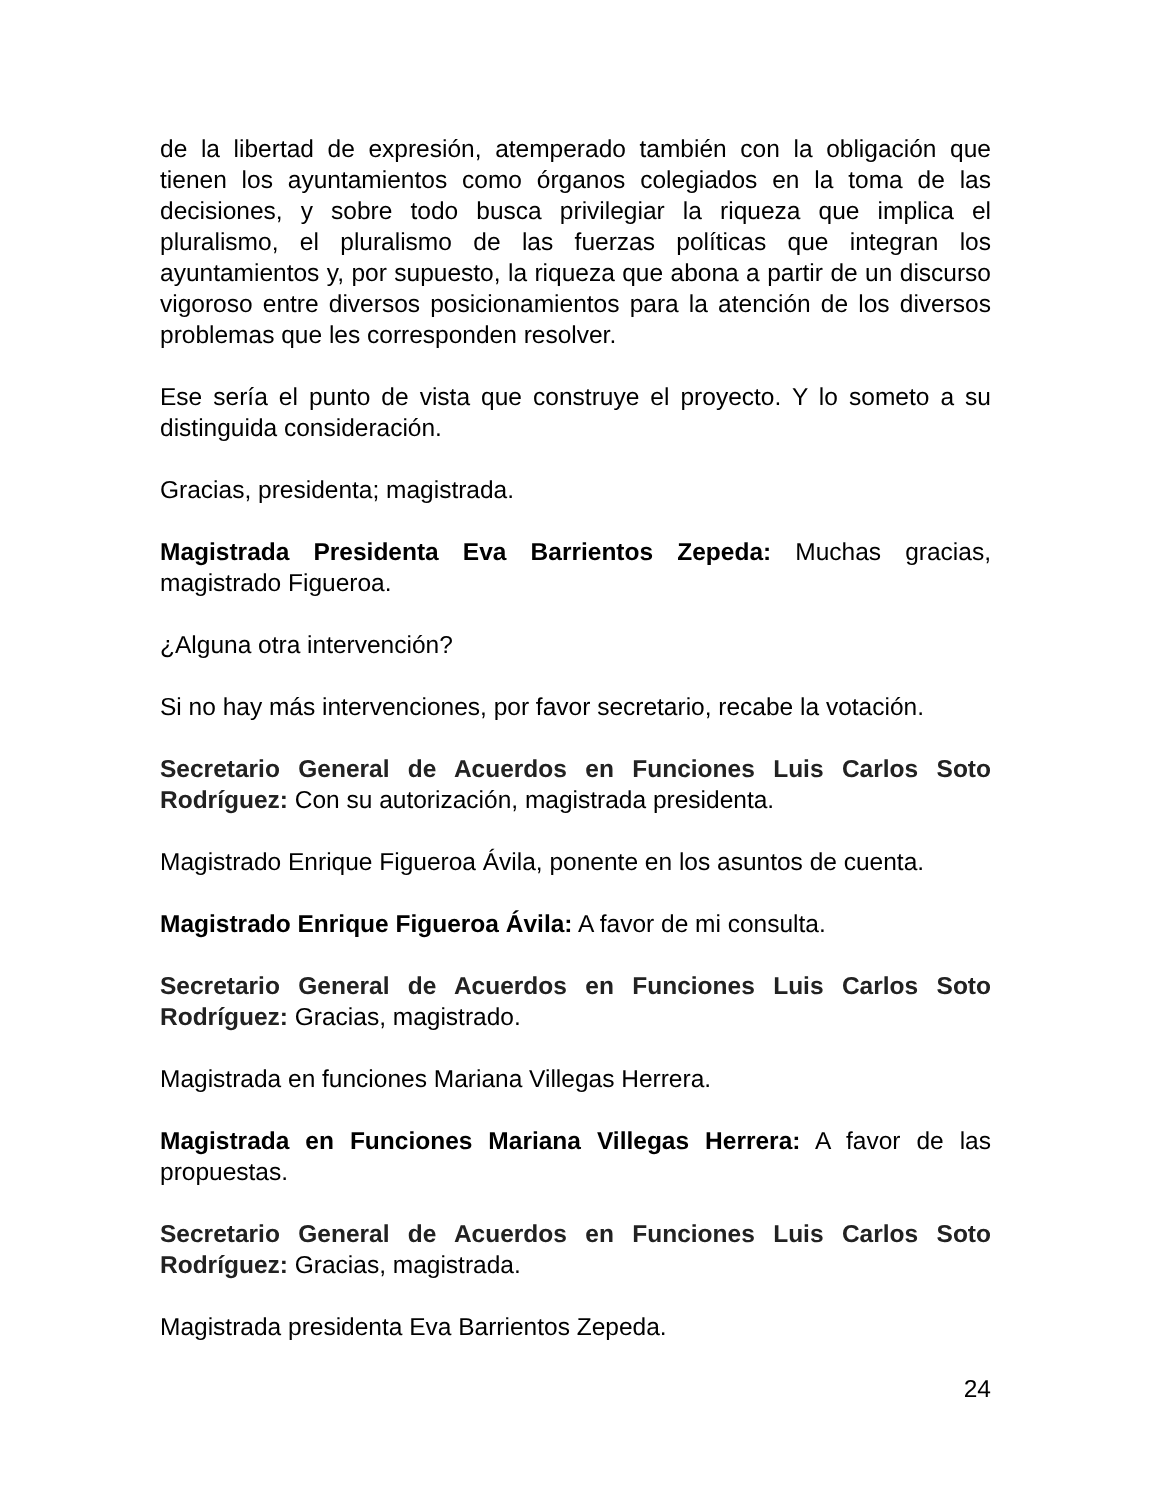de la libertad de expresión, atemperado también con la obligación que tienen los ayuntamientos como órganos colegiados en la toma de las decisiones, y sobre todo busca privilegiar la riqueza que implica el pluralismo, el pluralismo de las fuerzas políticas que integran los ayuntamientos y, por supuesto, la riqueza que abona a partir de un discurso vigoroso entre diversos posicionamientos para la atención de los diversos problemas que les corresponden resolver.
Ese sería el punto de vista que construye el proyecto. Y lo someto a su distinguida consideración.
Gracias, presidenta; magistrada.
Magistrada Presidenta Eva Barrientos Zepeda: Muchas gracias, magistrado Figueroa.
¿Alguna otra intervención?
Si no hay más intervenciones, por favor secretario, recabe la votación.
Secretario General de Acuerdos en Funciones Luis Carlos Soto Rodríguez: Con su autorización, magistrada presidenta.
Magistrado Enrique Figueroa Ávila, ponente en los asuntos de cuenta.
Magistrado Enrique Figueroa Ávila: A favor de mi consulta.
Secretario General de Acuerdos en Funciones Luis Carlos Soto Rodríguez: Gracias, magistrado.
Magistrada en funciones Mariana Villegas Herrera.
Magistrada en Funciones Mariana Villegas Herrera: A favor de las propuestas.
Secretario General de Acuerdos en Funciones Luis Carlos Soto Rodríguez: Gracias, magistrada.
Magistrada presidenta Eva Barrientos Zepeda.
24